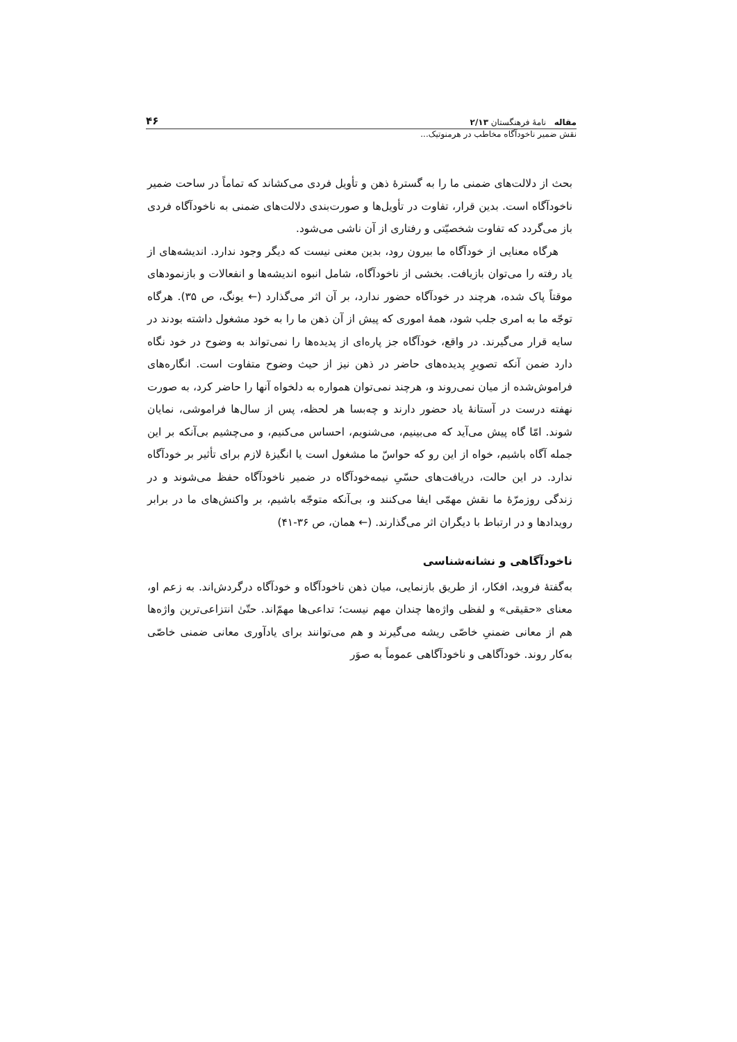مقاله نامهٔ فرهنگستان ۲/۱۳ ۴۶
نقش ضمیر ناخودآگاه مخاطب در هرمنوتیک...
بحث از دلالت‌های ضمنی ما را به گسترهٔ ذهن و تأویل فردی می‌کشاند که تماماً در ساحت ضمیر ناخودآگاه است. بدین قرار، تفاوت در تأویل‌ها و صورت‌بندی دلالت‌های ضمنی به ناخودآگاه فردی باز می‌گردد که تفاوت شخصیّتی و رفتاری از آن ناشی می‌شود.
هرگاه معنایی از خودآگاه ما بیرون رود، بدین معنی نیست که دیگر وجود ندارد. اندیشه‌های از یاد رفته را می‌توان بازیافت. بخشی از ناخودآگاه، شامل انبوه اندیشه‌ها و انفعالات و بازنمودهای موقتاً پاک شده، هرچند در خودآگاه حضور ندارد، بر آن اثر می‌گذارد (← یونگ، ص ۳۵). هرگاه توجّه ما به امری جلب شود، همهٔ اموری که پیش از آن ذهن ما را به خود مشغول داشته بودند در سایه قرار می‌گیرند. در واقع، خودآگاه جز پاره‌ای از پدیده‌ها را نمی‌تواند به وضوح در خود نگاه دارد ضمن آنکه تصویرِ پدیده‌های حاضر در ذهن نیز از حیث وضوح متفاوت است. انگاره‌های فراموش‌شده از میان نمی‌روند و، هرچند نمی‌توان همواره به دلخواه آنها را حاضر کرد، به صورت نهفته درست در آستانهٔ یاد حضور دارند و چه‌بسا هر لحظه، پس از سال‌ها فراموشی، نمایان شوند. امّا گاه پیش می‌آید که می‌بینیم، می‌شنویم، احساس می‌کنیم، و می‌چشیم بی‌آنکه بر این جمله آگاه باشیم، خواه از این رو که حواسّ ما مشغول است یا انگیزهٔ لازم برای تأثیر بر خودآگاه ندارد. در این حالت، دریافت‌های حسّیِ نیمه‌خودآگاه در ضمیر ناخودآگاه حفظ می‌شوند و در زندگی روزمرّهٔ ما نقش مهمّی ایفا می‌کنند و، بی‌آنکه متوجّه باشیم، بر واکنش‌های ما در برابر رویدادها و در ارتباط با دیگران اثر می‌گذارند. (← همان، ص ۳۶-۴۱)
ناخودآگاهی و نشانه‌شناسی
به‌گفتهٔ فروید، افکار، از طریق بازنمایی، میان ذهن ناخودآگاه و خودآگاه درگردش‌اند. به زعم او، معنای «حقیقی» و لفظی واژه‌ها چندان مهم نیست؛ تداعی‌ها مهمّ‌اند. حتّیٰ انتزاعی‌ترین واژه‌ها هم از معانی ضمنیِ خاصّی ریشه می‌گیرند و هم می‌توانند برای یادآوری معانی ضمنی خاصّی به‌کار روند. خودآگاهی و ناخودآگاهی عموماً به صوَر